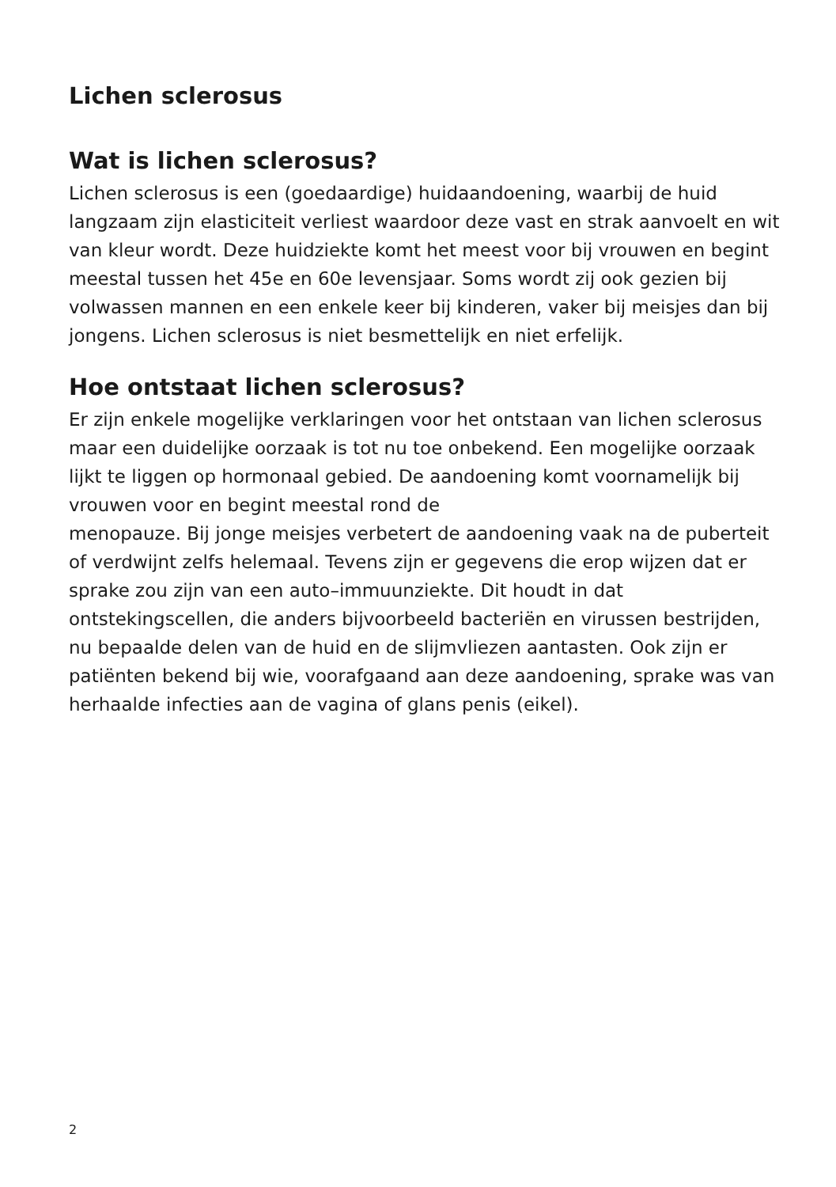Lichen sclerosus
Wat is lichen sclerosus?
Lichen sclerosus is een (goedaardige) huidaandoening, waarbij de huid langzaam zijn elasticiteit verliest waardoor deze vast en strak aanvoelt en wit van kleur wordt. Deze huidziekte komt het meest voor bij vrouwen en begint meestal tussen het 45e en 60e levensjaar. Soms wordt zij ook gezien bij volwassen mannen en een enkele keer bij kinderen, vaker bij meisjes dan bij jongens. Lichen sclerosus is niet besmettelijk en niet erfelijk.
Hoe ontstaat lichen sclerosus?
Er zijn enkele mogelijke verklaringen voor het ontstaan van lichen sclerosus maar een duidelijke oorzaak is tot nu toe onbekend. Een mogelijke oorzaak lijkt te liggen op hormonaal gebied. De aandoening komt voornamelijk bij vrouwen voor en begint meestal rond de
menopauze. Bij jonge meisjes verbetert de aandoening vaak na de puberteit of verdwijnt zelfs helemaal. Tevens zijn er gegevens die erop wijzen dat er sprake zou zijn van een auto–immuunziekte. Dit houdt in dat ontstekingscellen, die anders bijvoorbeeld bacteriën en virussen bestrijden, nu bepaalde delen van de huid en de slijmvliezen aantasten. Ook zijn er patiënten bekend bij wie, voorafgaand aan deze aandoening, sprake was van herhaalde infecties aan de vagina of glans penis (eikel).
2